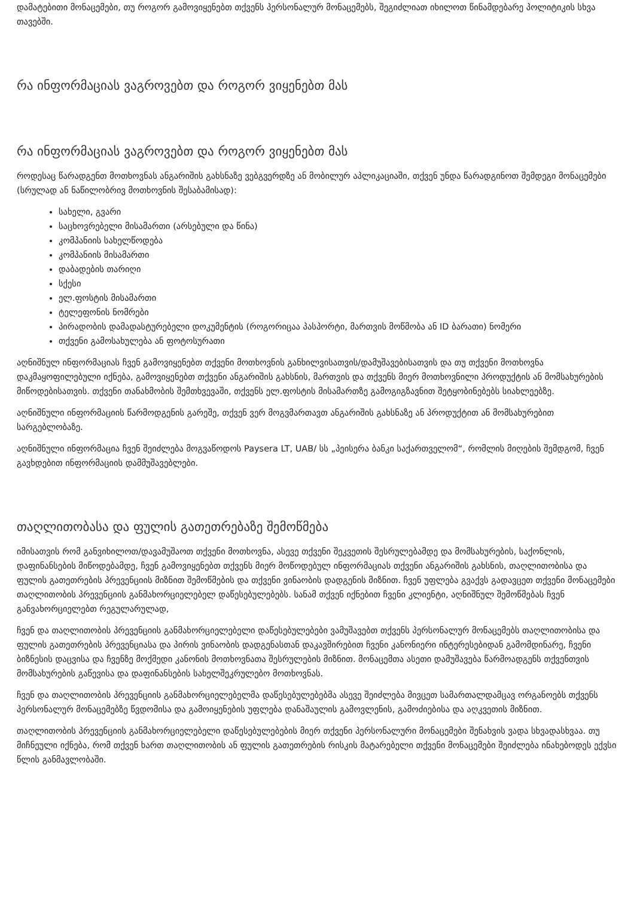დამატებითი მონაცემები, თუ როგორ გამოვიყენებთ თქვენს პერსონალურ მონაცემებს, შეგიძლიათ იხილოთ წინამდებარე პოლიტიკის სხვა თავებში.
რა ინფორმაციას ვაგროვებთ და როგორ ვიყენებთ მას
რა ინფორმაციას ვაგროვებთ და როგორ ვიყენებთ მას
როდესაც წარადგენთ მოთხოვნას ანგარიშის გახსნაზე ვებგვერდზე ან მობილურ აპლიკაციაში, თქვენ უნდა წარადგინოთ შემდეგი მონაცემები (სრულად ან ნაწილობრივ მოთხოვნის შესაბამისად):
სახელი, გვარი
საცხოვრებელი მისამართი (არსებული და წინა)
კომპანიის სახელწოდება
კომპანიის მისამართი
დაბადების თარიღი
სქესი
ელ.ფოსტის მისამართი
ტელეფონის ნომრები
პირადობის დამადასტურებელი დოკუმენტის (როგორიცაა პასპორტი, მართვის მოწმობა ან ID ბარათი) ნომერი
თქვენი გამოსახულება ან ფოტოსურათი
აღნიშნულ ინფორმაციას ჩვენ გამოვიყენებთ თქვენი მოთხოვნის განხილვისათვის/დამუშავებისათვის და თუ თქვენი მოთხოვნა დაკმაყოფილებული იქნება, გამოვიყენებთ თქვენი ანგარიშის გახსნის, მართვის და თქვენს მიერ მოთხოვნილი პროდუქტის ან მომსახურების მიწოდებისათვის. თქვენი თანახმობის შემთხვევაში, თქვენს ელ.ფოსტის მისამართზე გამოგიგზავნით შეტყობინებებს სიახლეებზე.
აღნიშნული ინფორმაციის წარმოდგენის გარეშე, თქვენ ვერ მოგვმართავთ ანგარიშის გახსნაზე ან პროდუქტით ან მომსახურებით სარგებლობაზე.
აღნიშნული ინფორმაცია ჩვენ შეიძლება მოგვაწოდოს Paysera LT, UAB/ სს „პეისერა ბანკი საქართველომ“, რომლის მიღების შემდგომ, ჩვენ გავხდებით ინფორმაციის დამმუშავებლები.
თაღლითობასა და ფულის გათეთრებაზე შემოწმება
იმისათვის რომ განვიხილოთ/დავამუშაოთ თქვენი მოთხოვნა, ასევე თქვენი შეკვეთის შესრულებამდე და მომსახურების, საქონლის, დაფინანსების მიწოდებამდე, ჩვენ გამოვიყენებთ თქვენს მიერ მოწოდებულ ინფორმაციას თქვენი ანგარიშის გახსნის, თაღლითობისა და ფულის გათეთრების პრევენციის მიზნით შემოწმების და თქვენი ვინაობის დადგენის მიზნით. ჩვენ უფლება გვაქვს გადავცეთ თქვენი მონაცემები თაღლითობის პრევენციის განმახორციელებელ დაწესებულებებს. სანამ თქვენ იქნებით ჩვენი კლიენტი, აღნიშნულ შემოწმებას ჩვენ განვახორციელებთ რეგულარულად,
ჩვენ და თაღლითობის პრევენციის განმახორციელებელი დაწესებულებები ვამუშავებთ თქვენს პერსონალურ მონაცემებს თაღლითობისა და ფულის გათეთრების პრევენციასა და პირის ვინაობის დადგენასთან დაკავშირებით ჩვენი კანონიერი ინტერესებიდან გამომდინარე, ჩვენი ბიზნესის დაცვისა და ჩვენზე მოქმედი კანონის მოთხოვნათა შესრულების მიზნით. მონაცემთა ასეთი დამუშავება წარმოადგენს თქვენთვის მომსახურების გაწევისა და დაფინანსების სახელშეკრულებო მოთხოვნას.
ჩვენ და თაღლითობის პრევენციის განმახორციელებელმა დაწესებულებებმა ასევე შეიძლება მივცეთ სამართალდამცავ ორგანოებს თქვენს პერსონალურ მონაცემებზე წვდომისა და გამოიყენების უფლება დანაშაულის გამოვლენის, გამოძიებისა და აღკვეთის მიზნით.
თაღლითობის პრევენციის განმახორციელებელი დაწესებულებების მიერ თქვენი პერსონალური მონაცემები შენახვის ვადა სხვადასხვაა. თუ მიჩნეული იქნება, რომ თქვენ ხართ თაღლითობის ან ფულის გათეთრების რისკის მატარებელი თქვენი მონაცემები შეიძლება ინახებოდეს ექვსი წლის განმავლობაში.